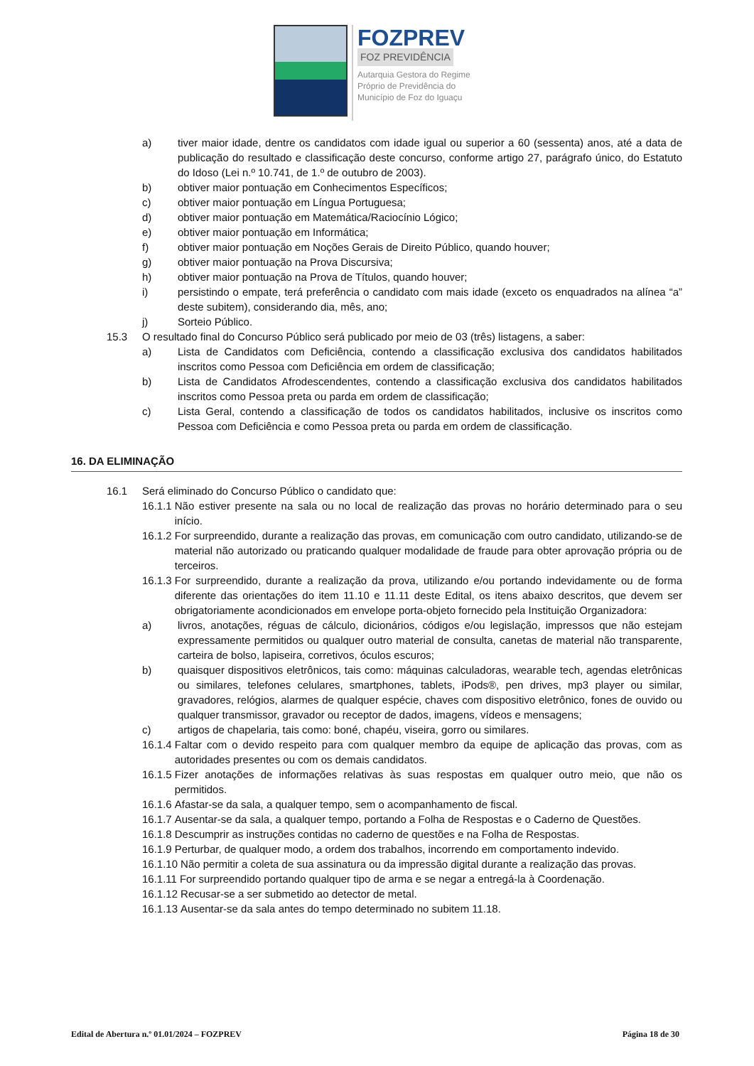FOZPREV
FOZ PREVIDÊNCIA
Autarquia Gestora do Regime
Próprio de Previdência do
Município de Foz do Iguaçu
a) tiver maior idade, dentre os candidatos com idade igual ou superior a 60 (sessenta) anos, até a data de publicação do resultado e classificação deste concurso, conforme artigo 27, parágrafo único, do Estatuto do Idoso (Lei n.º 10.741, de 1.º de outubro de 2003).
b) obtiver maior pontuação em Conhecimentos Específicos;
c) obtiver maior pontuação em Língua Portuguesa;
d) obtiver maior pontuação em Matemática/Raciocínio Lógico;
e) obtiver maior pontuação em Informática;
f) obtiver maior pontuação em Noções Gerais de Direito Público, quando houver;
g) obtiver maior pontuação na Prova Discursiva;
h) obtiver maior pontuação na Prova de Títulos, quando houver;
i) persistindo o empate, terá preferência o candidato com mais idade (exceto os enquadrados na alínea “a” deste subitem), considerando dia, mês, ano;
j) Sorteio Público.
15.3 O resultado final do Concurso Público será publicado por meio de 03 (três) listagens, a saber:
a) Lista de Candidatos com Deficiência, contendo a classificação exclusiva dos candidatos habilitados inscritos como Pessoa com Deficiência em ordem de classificação;
b) Lista de Candidatos Afrodescendentes, contendo a classificação exclusiva dos candidatos habilitados inscritos como Pessoa preta ou parda em ordem de classificação;
c) Lista Geral, contendo a classificação de todos os candidatos habilitados, inclusive os inscritos como Pessoa com Deficiência e como Pessoa preta ou parda em ordem de classificação.
16. DA ELIMINAÇÃO
16.1 Será eliminado do Concurso Público o candidato que:
16.1.1 Não estiver presente na sala ou no local de realização das provas no horário determinado para o seu início.
16.1.2 For surpreendido, durante a realização das provas, em comunicação com outro candidato, utilizando-se de material não autorizado ou praticando qualquer modalidade de fraude para obter aprovação própria ou de terceiros.
16.1.3 For surpreendido, durante a realização da prova, utilizando e/ou portando indevidamente ou de forma diferente das orientações do item 11.10 e 11.11 deste Edital, os itens abaixo descritos, que devem ser obrigatoriamente acondicionados em envelope porta-objeto fornecido pela Instituição Organizadora:
a) livros, anotações, réguas de cálculo, dicionários, códigos e/ou legislação, impressos que não estejam expressamente permitidos ou qualquer outro material de consulta, canetas de material não transparente, carteira de bolso, lapiseira, corretivos, óculos escuros;
b) quaisquer dispositivos eletrônicos, tais como: máquinas calculadoras, wearable tech, agendas eletrônicas ou similares, telefones celulares, smartphones, tablets, iPods®, pen drives, mp3 player ou similar, gravadores, relógios, alarmes de qualquer espécie, chaves com dispositivo eletrônico, fones de ouvido ou qualquer transmissor, gravador ou receptor de dados, imagens, vídeos e mensagens;
c) artigos de chapelaria, tais como: boné, chapéu, viseira, gorro ou similares.
16.1.4 Faltar com o devido respeito para com qualquer membro da equipe de aplicação das provas, com as autoridades presentes ou com os demais candidatos.
16.1.5 Fizer anotações de informações relativas às suas respostas em qualquer outro meio, que não os permitidos.
16.1.6 Afastar-se da sala, a qualquer tempo, sem o acompanhamento de fiscal.
16.1.7 Ausentar-se da sala, a qualquer tempo, portando a Folha de Respostas e o Caderno de Questões.
16.1.8 Descumprir as instruções contidas no caderno de questões e na Folha de Respostas.
16.1.9 Perturbar, de qualquer modo, a ordem dos trabalhos, incorrendo em comportamento indevido.
16.1.10 Não permitir a coleta de sua assinatura ou da impressão digital durante a realização das provas.
16.1.11 For surpreendido portando qualquer tipo de arma e se negar a entregá-la à Coordenação.
16.1.12 Recusar-se a ser submetido ao detector de metal.
16.1.13 Ausentar-se da sala antes do tempo determinado no subitem 11.18.
Edital de Abertura n.º 01.01/2024 – FOZPREV Página 18 de 30